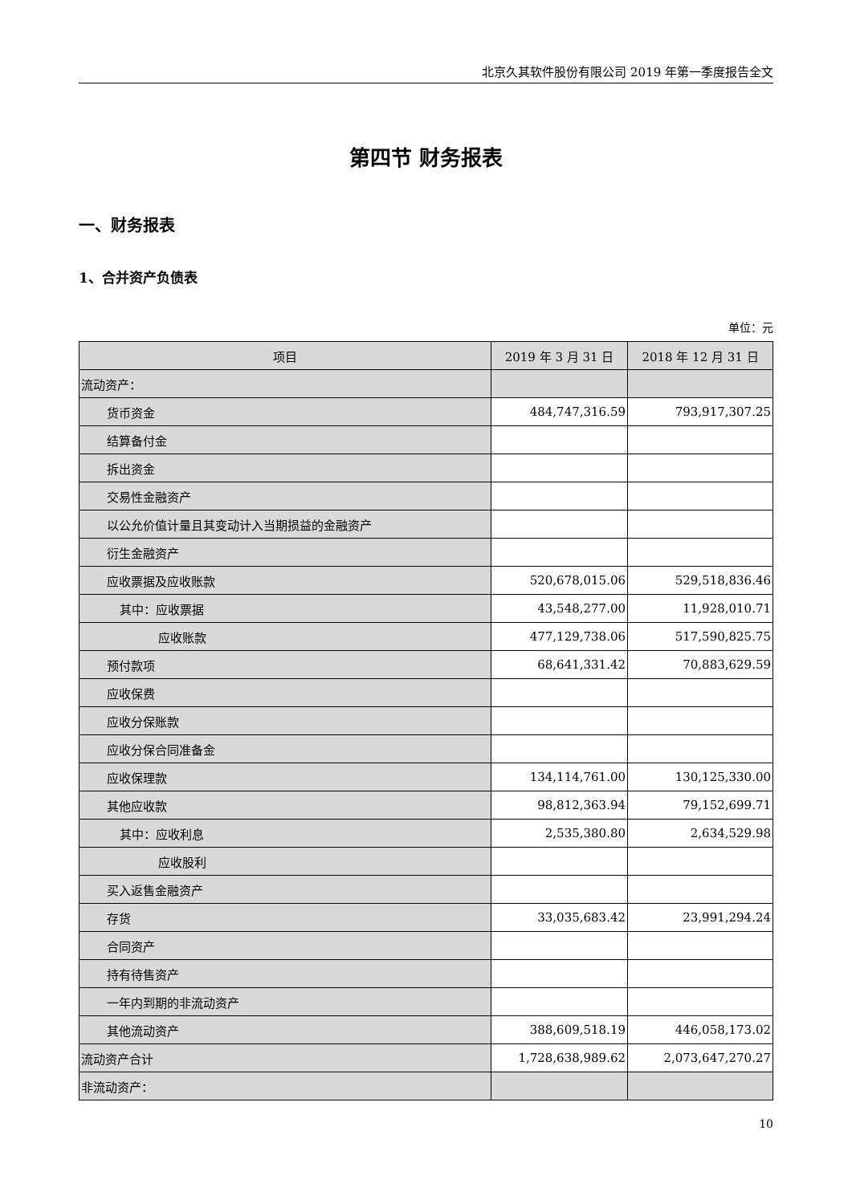北京久其软件股份有限公司 2019 年第一季度报告全文
第四节 财务报表
一、财务报表
1、合并资产负债表
单位：元
| 项目 | 2019 年 3 月 31 日 | 2018 年 12 月 31 日 |
| --- | --- | --- |
| 流动资产： | | |
| 货币资金 | 484,747,316.59 | 793,917,307.25 |
| 结算备付金 | | |
| 拆出资金 | | |
| 交易性金融资产 | | |
| 以公允价值计量且其变动计入当期损益的金融资产 | | |
| 衍生金融资产 | | |
| 应收票据及应收账款 | 520,678,015.06 | 529,518,836.46 |
| 其中：应收票据 | 43,548,277.00 | 11,928,010.71 |
| 应收账款 | 477,129,738.06 | 517,590,825.75 |
| 预付款项 | 68,641,331.42 | 70,883,629.59 |
| 应收保费 | | |
| 应收分保账款 | | |
| 应收分保合同准备金 | | |
| 应收保理款 | 134,114,761.00 | 130,125,330.00 |
| 其他应收款 | 98,812,363.94 | 79,152,699.71 |
| 其中：应收利息 | 2,535,380.80 | 2,634,529.98 |
| 应收股利 | | |
| 买入返售金融资产 | | |
| 存货 | 33,035,683.42 | 23,991,294.24 |
| 合同资产 | | |
| 持有待售资产 | | |
| 一年内到期的非流动资产 | | |
| 其他流动资产 | 388,609,518.19 | 446,058,173.02 |
| 流动资产合计 | 1,728,638,989.62 | 2,073,647,270.27 |
| 非流动资产： | | |
10